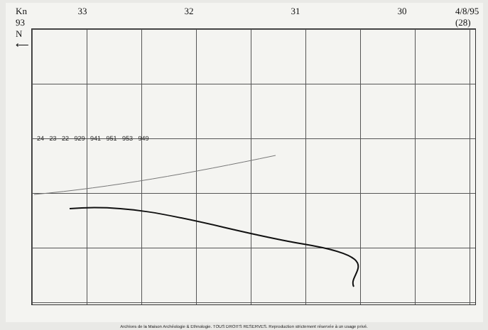Kn 93
N ⟵ 33 32 31 30 4/8/95 (28)
24 23 22 929 941 951 953 949
Archives de la Maison Archéologie & Ethnologie. TOUS DROITS RESERVES. Reproduction strictement réservée à un usage privé.